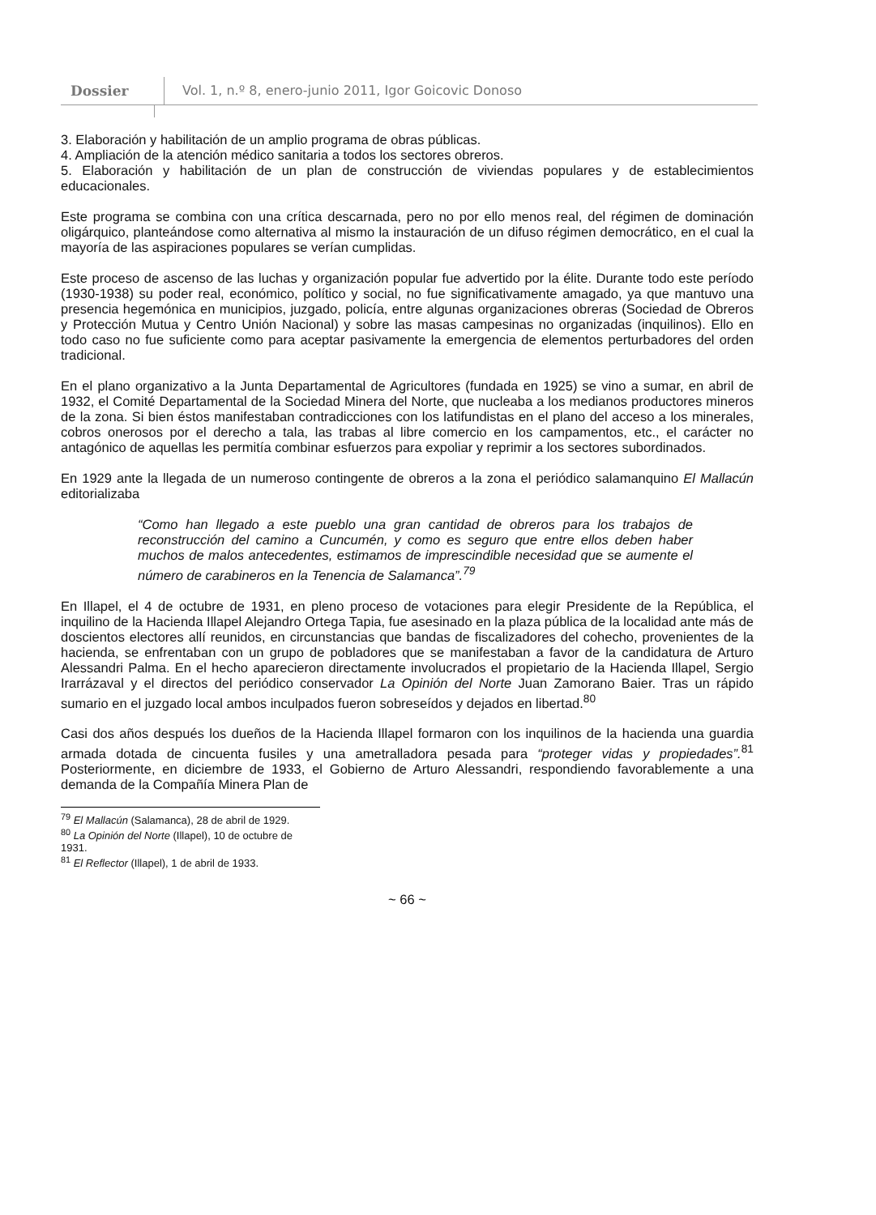Dossier Vol. 1, n.º 8, enero-junio 2011, Igor Goicovic Donoso
3. Elaboración y habilitación de un amplio programa de obras públicas.
4. Ampliación de la atención médico sanitaria a todos los sectores obreros.
5. Elaboración y habilitación de un plan de construcción de viviendas populares y de establecimientos educacionales.
Este programa se combina con una crítica descarnada, pero no por ello menos real, del régimen de dominación oligárquico, planteándose como alternativa al mismo la instauración de un difuso régimen democrático, en el cual la mayoría de las aspiraciones populares se verían cumplidas.
Este proceso de ascenso de las luchas y organización popular fue advertido por la élite. Durante todo este período (1930-1938) su poder real, económico, político y social, no fue significativamente amagado, ya que mantuvo una presencia hegemónica en municipios, juzgado, policía, entre algunas organizaciones obreras (Sociedad de Obreros y Protección Mutua y Centro Unión Nacional) y sobre las masas campesinas no organizadas (inquilinos). Ello en todo caso no fue suficiente como para aceptar pasivamente la emergencia de elementos perturbadores del orden tradicional.
En el plano organizativo a la Junta Departamental de Agricultores (fundada en 1925) se vino a sumar, en abril de 1932, el Comité Departamental de la Sociedad Minera del Norte, que nucleaba a los medianos productores mineros de la zona. Si bien éstos manifestaban contradicciones con los latifundistas en el plano del acceso a los minerales, cobros onerosos por el derecho a tala, las trabas al libre comercio en los campamentos, etc., el carácter no antagónico de aquellas les permitía combinar esfuerzos para expoliar y reprimir a los sectores subordinados.
En 1929 ante la llegada de un numeroso contingente de obreros a la zona el periódico salamanquino El Mallacún editorializaba
“Como han llegado a este pueblo una gran cantidad de obreros para los trabajos de reconstrucción del camino a Cuncumén, y como es seguro que entre ellos deben haber muchos de malos antecedentes, estimamos de imprescindible necesidad que se aumente el número de carabineros en la Tenencia de Salamanca”.<sup>79</sup>
En Illapel, el 4 de octubre de 1931, en pleno proceso de votaciones para elegir Presidente de la República, el inquilino de la Hacienda Illapel Alejandro Ortega Tapia, fue asesinado en la plaza pública de la localidad ante más de doscientos electores allí reunidos, en circunstancias que bandas de fiscalizadores del cohecho, provenientes de la hacienda, se enfrentaban con un grupo de pobladores que se manifestaban a favor de la candidatura de Arturo Alessandri Palma. En el hecho aparecieron directamente involucrados el propietario de la Hacienda Illapel, Sergio Irarrázaval y el directos del periódico conservador La Opinión del Norte Juan Zamorano Baier. Tras un rápido sumario en el juzgado local ambos inculpados fueron sobreseídos y dejados en libertad.<sup>80</sup>
Casi dos años después los dueños de la Hacienda Illapel formaron con los inquilinos de la hacienda una guardia armada dotada de cincuenta fusiles y una ametralladora pesada para “proteger vidas y propiedades”.<sup>81</sup> Posteriormente, en diciembre de 1933, el Gobierno de Arturo Alessandri, respondiendo favorablemente a una demanda de la Compañía Minera Plan de
<sup>79</sup> El Mallacún (Salamanca), 28 de abril de 1929.
<sup>80</sup> La Opinión del Norte (Illapel), 10 de octubre de 1931.
<sup>81</sup> El Reflector (Illapel), 1 de abril de 1933.
~ 66 ~